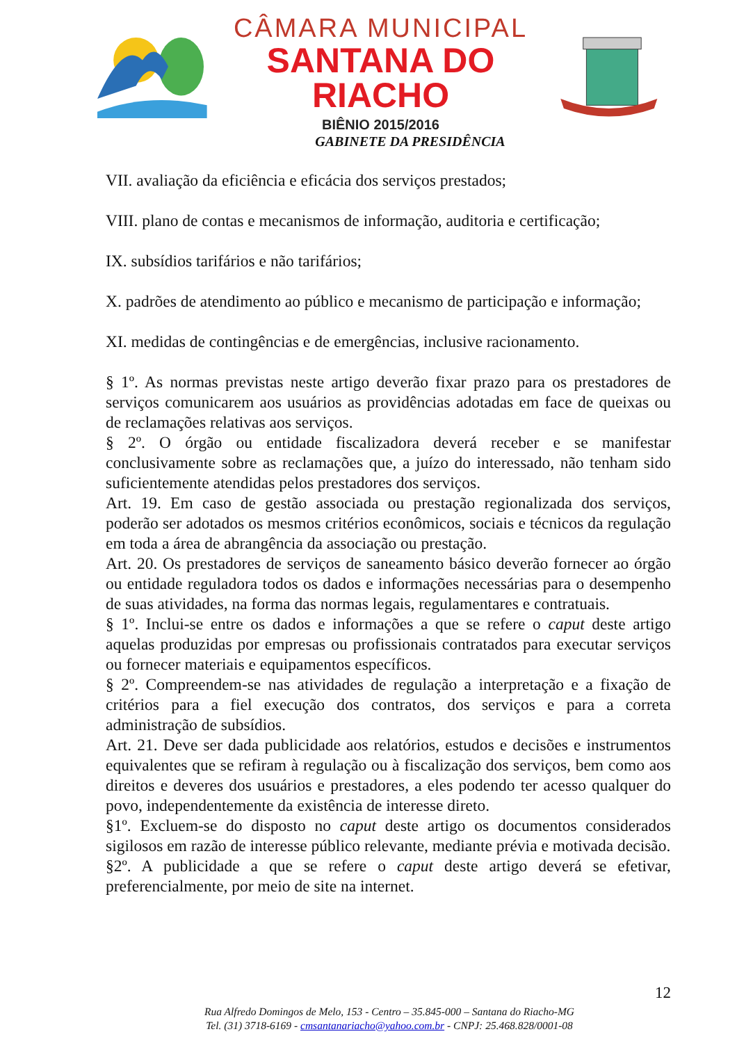CÂMARA MUNICIPAL
SANTANA DO RIACHO
BIÊNIO 2015/2016
GABINETE DA PRESIDÊNCIA
VII. avaliação da eficiência e eficácia dos serviços prestados;
VIII. plano de contas e mecanismos de informação, auditoria e certificação;
IX. subsídios tarifários e não tarifários;
X. padrões de atendimento ao público e mecanismo de participação e informação;
XI. medidas de contingências e de emergências, inclusive racionamento.
§ 1º. As normas previstas neste artigo deverão fixar prazo para os prestadores de serviços comunicarem aos usuários as providências adotadas em face de queixas ou de reclamações relativas aos serviços.
§ 2º. O órgão ou entidade fiscalizadora deverá receber e se manifestar conclusivamente sobre as reclamações que, a juízo do interessado, não tenham sido suficientemente atendidas pelos prestadores dos serviços.
Art. 19. Em caso de gestão associada ou prestação regionalizada dos serviços, poderão ser adotados os mesmos critérios econômicos, sociais e técnicos da regulação em toda a área de abrangência da associação ou prestação.
Art. 20. Os prestadores de serviços de saneamento básico deverão fornecer ao órgão ou entidade reguladora todos os dados e informações necessárias para o desempenho de suas atividades, na forma das normas legais, regulamentares e contratuais.
§ 1º. Inclui-se entre os dados e informações a que se refere o caput deste artigo aquelas produzidas por empresas ou profissionais contratados para executar serviços ou fornecer materiais e equipamentos específicos.
§ 2º. Compreendem-se nas atividades de regulação a interpretação e a fixação de critérios para a fiel execução dos contratos, dos serviços e para a correta administração de subsídios.
Art. 21. Deve ser dada publicidade aos relatórios, estudos e decisões e instrumentos equivalentes que se refiram à regulação ou à fiscalização dos serviços, bem como aos direitos e deveres dos usuários e prestadores, a eles podendo ter acesso qualquer do povo, independentemente da existência de interesse direto.
§1º. Excluem-se do disposto no caput deste artigo os documentos considerados sigilosos em razão de interesse público relevante, mediante prévia e motivada decisão.
§2º. A publicidade a que se refere o caput deste artigo deverá se efetivar, preferencialmente, por meio de site na internet.
12
Rua Alfredo Domingos de Melo, 153 - Centro – 35.845-000 – Santana do Riacho-MG
Tel. (31) 3718-6169 - cmsantanariacho@yahoo.com.br - CNPJ: 25.468.828/0001-08